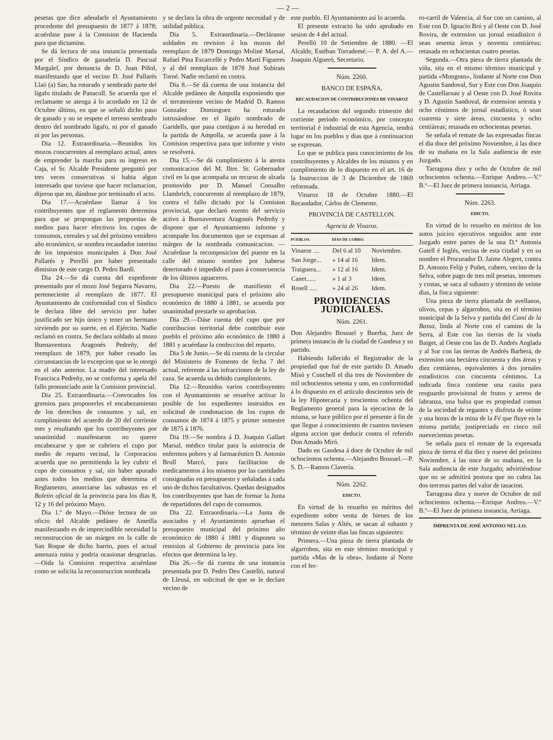— 2 —
pesetas que dice adeudarle el Ayuntamiento procedente del presupuesto de 1877 á 1878; acuérdase pase á la Comision de Hacienda para que dictamine.
Se dá lectura de una instancia presentada por el Síndico de ganadería D. Pascual Margalef, por denuncia de D. Juan Piñol, manifestando que el vecino D. José Pallarés Llaó (a) San, ha roturado y sembrado parte del ligafo titulado de Panacoll. Se acuerda que el reclamante se atenga á lo acordado en 12 de Octubre último, en que se señaló dicho paso de ganado y no se respete el terreno sembrado dentro del nombrado ligafo, ni por el ganado ni por las personas.
Dia 12. Extraordinaria.—Reunidos los mozos concurrentes al reemplazo actual, antes de emprender la marcha para su ingreso en Caja, el Sr. Alcalde Presidente preguntó por tres veces consecutivas si habia algun interesado que tuviese que hacer reclamacion, dijeron que no, dándose por terminado el acto.
Dia 17.—Acuérdase llamar á los contribuyentes que el reglamento determina para que se propongan las propuestas de medios para hacer efectivos los cupos de consumos, cereales y sal del próximo venidero año económico, se nombra recaudador interino de los impuestos municipales á Don José Pallarés y Perelló por haber presentado dimision de este cargo D. Pedro Bardí.
Dia 24.—Se dá cuenta del expediente presentado por el mozo José Segarra Navarro, perteneciente al reemplazo de 1877. El Ayuntamiento de conformidad con el Síndico le declara libre del servicio por haber justificado ser hijo único y tener un hermano sirviendo por su suerte, en el Ejército. Nadie reclamó en contra. Se declara soldado al mozo Buenaventura Aragonés Pedreñy, del reemplazo de 1879, por haber cesado las circunstancias de la excepcion que se le otorgó en el año anterior. La madre del interesado Francisca Pedreñy, no se conforma y apela del fallo pronunciado ante la Comision provincial.
Dia 25. Extraordinaria.—Convocados los gremios para proponerles el encabezamiento de los derechos de consumos y sal, en cumplimiento del acuerdo de 20 del corriente mes y resultando que los contribuyentes por unanimidad manifestaron no querer encabezarse y que se cubriera el cupo por medio de reparto vecinal, la Corporacion acuerda que no permitiendo la ley cubrir el cupo de consumos y sal, sin haber apurado antes todos los medios que determina el Reglamento, anunciarse las subastas en el Boletin oficial de la provincia para los dias 8, 12 y 16 del próximo Mayo.
Dia 1.º de Mayo.—Dióse lectura de un oficio del Alcalde pedáneo de Ametlla manifestando es de imprecindible necesidad la reconstruccion de un márgen en la calle de San Roque de dicho barrio, pues el actual amenaza ruina y podria ocasionar desgracias.—Oida la Comision respectiva acuérdase como se solicita la reconstruccion nombrada
y se declara la obra de urgente necesidad y de utilidad pública.
Dia 5. Extraordinaria.—Decláranse soldados en revision á los mozos del reemplazo de 1879 Domingo Moliné Marsal, Rafael Pina Escarcellé y Pedro Martí Figueres y al del reemplazo de 1878 José Subirats Torné. Nadie reclamó en contra.
Dia 8.—Se dá cuenta de una instancia del Alcalde pedáneo de Ampolla exponiendo que el terrateniente vecino de Madrid D. Ramon Gonzalez Dominguez ha roturado intrusándose en el lígafo nombrado de Garidells, que pasa contíguo á su heredad en la partida de Ampolla, se acuerda pase á la Comision respectiva para que informe y visto se resolverá.
Dia 15.—Se dá cumplimiento á la atenta comunicacion del M. Iltre. Sr. Gobernador civil en la que acompaña un recurso de alzada promovido por D. Manuel Consalbo Llambrich, concurrente al reemplazo de 1879, contra el fallo dictado por la Comision provincial, que declaró exento del servicio activo á Buenaventura Aragonés Pedreñy y dispone que el Ayuntamiento informe y acompañe los documentos que se expresan al márgen de la nombrada comunicacion. — Acuérdase la recomposicion del puente en la calle del mismo nombre por haberse deteriorado é impedido el paso á consecuencia de los últimos aguaceros.
Dia 22.—Puesto de manifiesto el presupuesto municipal para el próximo año económico de 1880 á 1881, se acuerda por unanimidad prestarle su aprobacion.
Dia 29.—Dáse cuenta del cupo que por contribucion territorial debe contribuir este pueblo el próximo año económico de 1880 á 1881 y acuérdase la confeccion del reparto.
Dia 5 de Junio.—Se dá cuenta de la circular del Ministerio de Fomento de fecha 7 del actual, referente á las infracciones de la ley de caza. Se acuerda su debido cumplimiento.
Dia 12.—Reunidos varios contribuyentes con el Ayuntamiento se resuelve activar lo posible de los expedientes instruidos en solicitud de condonacion de los cupos de consumos de 1874 á 1875 y primer semestre de 1875 á 1876.
Dia 19.—Se nombra á D. Joaquin Gallart Marsal, médico titular para la asistencia de enfermos pobres y al farmacéutico D. Antonio Brull Marcó, para facilitacion de medicamentos á los mismos por las cantidades consignadas en presupuesto y señaladas á cada uno de dichos facultativos. Quedan designados los contribuyentes que han de formar la Junta de repartidores del cupo de consumos.
Dia 22. Extraordinaria.—La Junta de asociados y el Ayuntamiento aprueban el presupuesto municipal del próximo año económico de 1880 á 1881 y disponen su remision al Gobierno de provincia para los efectos que determina la ley.
Dia 26.—Se dá cuenta de una instancia presentada por D. Pedro Deu Castelló, natural de Lleusá, en solicitud de que se le declare vecino de
este pueblo. El Ayuntamiento así lo acuerda.
El presente extracto ha sido aprobado en sesion de 4 del actual.
Perelló 10 de Setiembre de 1880. —El Alcalde, Estéban Torrademé.— P. A. del A.—Joaquin Algueró, Secretario.
Núm. 2260.
BANCO DE ESPAÑA.
RECAUDACION DE CONTRIBUCIONES DE VINAROZ
La recaudacion del segundo trimestre del corriente período económico, por concepto territorial é industrial de esta Agencia, tendrá lugar en los pueblos y dias que á continuacion se expresan.
Lo que se publica para conocimiento de los contribuyentes y Alcaldes de los mismos y en cumplimiento de lo dispuesto en el art. 16 de la Instruccion de 3 de Diciembre de 1869 reformada.
Vinaroz 18 de Octubre 1880.—El Recaudador, Cárlos de Clemente.
PROVINCIA DE CASTELLON.
Agencia de Vinaroz.
| PUEBLOS. | DIAS DE COBRO. | |
| --- | --- | --- |
| Vinaroz .... | Del 6 al 10 | Noviembre. |
| San Jorge... | » 14 al 16 | Idem. |
| Traiguera... | » 12 al 16 | Idem. |
| Canet...... | » 1 al 3 | Idem. |
| Rosell ..... | » 24 al 26 | Idem. |
PROVIDENCIAS JUDICIALES.
Núm. 2261.
Don Alejandro Bossuel y Buerba, Juez de primera instancia de la ciudad de Gandesa y su partido.
Habiendo fallecido el Registrador de la propiedad que fué de este partido D. Amado Misó y Conchell el dia tres de Noviembre de mil ochocientos setenta y uno, en conformidad á lo dispuesto en el artículo doscientos seis de la ley Hipotecaria y trescientos ochenta del Reglamento general para la ejecucion de la misma, se hace público por el presente á fin de que llegue á conocimiento de cuantos tuviesen alguna accion que deducir contra el referido Don Amado Miró.
Dado en Gandesa á doce de Octubre de mil ochocientos ochenta.—Alejandro Bossuel.—P. S. D.—Ramon Clavería.
Núm. 2262.
EDICTO.
En virtud de lo resuelto en méritos del expediente sobre venta de bienes de los menores Salas y Altés, se sacan al subasto y término de veinte dias las fincas siguientes:
Primera.—Una pieza de tierra plantada de algarrobos, sita en este término municipal y partida «Mas de la obra», lindante al Norte con el fer-
ro-carril de Valencia, al Sur con un camino, al Este con D. Ignacio Brú y al Oeste con D. José Rovira, de extension un jornal estadístico ó sean sesenta áreas y noventa centiáreas; retasada en ochocientas cuatro pesetas.
Segunda.—Otra pieza de tierra plantada de viña, sita en el mismo término municipal y partida «Mongons», lindante al Norte con Don Agustin Sandoval, Sur y Este con Don Joaquin de Castellarnau y al Oeste con D. José Rovira y D. Agustin Sandoval, de extension setenta y ocho céntimos de jornal estadístico, ó sean cuarenta y siete áreas, cincuenta y ocho centiáreas; retasada en ochocientas pesetas.
Se señala el remate de las expresadas fincas el dia doce del próximo Noviembre, á las doce de su mañana en la Sala audiencia de este Juzgado.
Tarragona diez y ocho de Octubre de mil ochocientos ochenta.—Enrique Andreu.—V.º B.º—El Juez de primera instancia, Arriaga.
Núm. 2263.
EDICTO.
En virtud de lo resuelto en méritos de los autos juicios ejecutivos seguidos ante este Juzgado entre partes de la una D.ª Antonia Gatell é Inglés, vecina de esta ciudad y en su nombre el Procurador D. Jaime Alegret, contra D. Antonio Felip y Puñet, cubero, vecino de la Selva, sobre pago de tres mil pesetas, intereses y costas, se saca al subasto y término de veinte dias, la finca siguiente:
Una pieza de tierra plantada de avellanos, olivos, cepas y algarrobos, sita en el término municipal de la Selva y partida del Camí de la Bassa, linda al Norte con el camino de la Serra, al Este con las tierras de la viuda Baiget, al Oeste con las de D. Andrés Anglada y al Sur con las tierras de Andrés Barberá, de extension una hectárea cincuenta y dos áreas y diez centiáreas, equivalentes á dos jornales estadísticos con cincuenta céntimos. La indicada finca contiene una casita para resguardo provisional de frutos y arreos de labranza, una balsa que es propiedad comun de la sociedad de regantes y disfruta de veinte y una horas de la mina de la Fé que fluye en la misma partida; justipreciada en cinco mil nuevecientas pesetas.
Se señala para el remate de la expresada pieza de tierra el dia diez y nueve del próximo Noviembre, á las once de su mañana, en la Sala audiencia de este Juzgado; advirtiéndose que no se admitirá postura que no cubra las dos terceras partes del valor de tasacion.
Tarragona diez y nueve de Octubre de mil ochocientos ochenta.—Enrique Andreu.—V.º B.º—El Juez de primera instancia, Arriaga.
IMPRENTA DE JOSÉ ANTONIO NEL-LO.